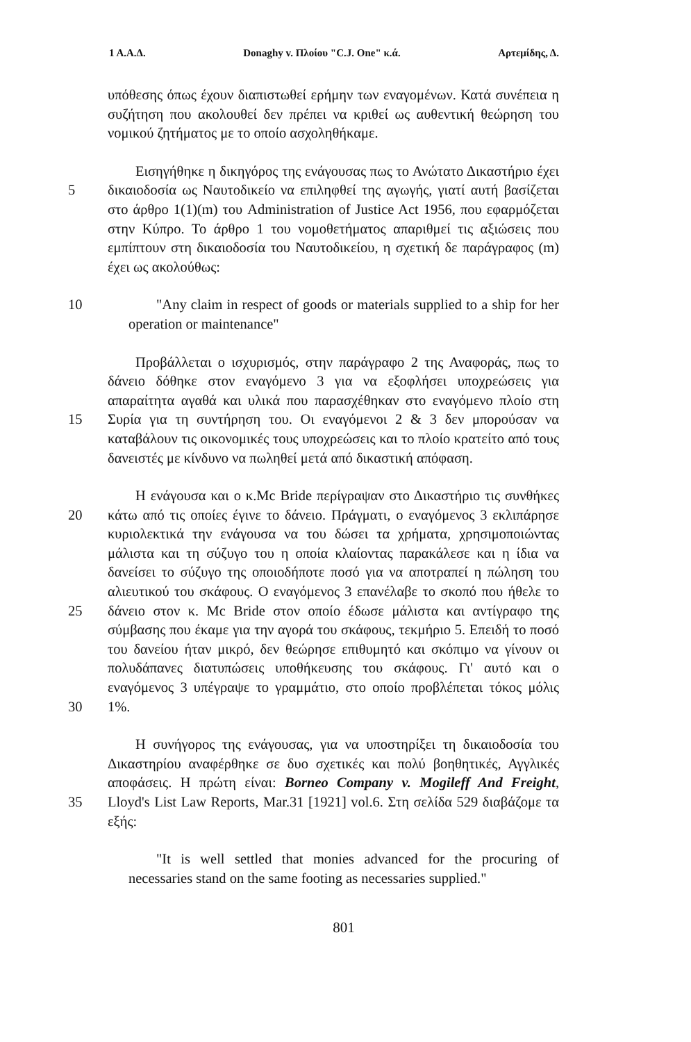1 Α.Α.Δ. Donaghy v. Πλοίου "C.J. One" κ.ά. Αρτεμίδης, Δ.
υπόθεσης όπως έχουν διαπιστωθεί ερήμην των εναγομένων. Κατά συνέπεια η συζήτηση που ακολουθεί δεν πρέπει να κριθεί ως αυθεντική θεώρηση του νομικού ζητήματος με το οποίο ασχοληθήκαμε.
5 Εισηγήθηκε η δικηγόρος της ενάγουσας πως το Ανώτατο Δικαστήριο έχει δικαιοδοσία ως Ναυτοδικείο να επιληφθεί της αγωγής, γιατί αυτή βασίζεται στο άρθρο 1(1)(m) του Administration of Justice Act 1956, που εφαρμόζεται στην Κύπρο. Το άρθρο 1 του νομοθετήματος απαριθμεί τις αξιώσεις που εμπίπτουν στη δικαιοδοσία του Ναυτοδικείου, η σχετική δε παράγραφος (m) έχει ως ακολούθως:
10 "Any claim in respect of goods or materials supplied to a ship for her operation or maintenance"
15 Προβάλλεται ο ισχυρισμός, στην παράγραφο 2 της Αναφοράς, πως το δάνειο δόθηκε στον εναγόμενο 3 για να εξοφλήσει υποχρεώσεις για απαραίτητα αγαθά και υλικά που παρασχέθηκαν στο εναγόμενο πλοίο στη Συρία για τη συντήρηση του. Οι εναγόμενοι 2 & 3 δεν μπορούσαν να καταβάλουν τις οικονομικές τους υποχρεώσεις και το πλοίο κρατείτο από τους δανειστές με κίνδυνο να πωληθεί μετά από δικαστική απόφαση.
20
25
30
Η ενάγουσα και ο κ.Mc Bride περίγραψαν στο Δικαστήριο τις συνθήκες κάτω από τις οποίες έγινε το δάνειο. Πράγματι, ο εναγόμενος 3 εκλιπάρησε κυριολεκτικά την ενάγουσα να του δώσει τα χρήματα, χρησιμοποιώντας μάλιστα και τη σύζυγο του η οποία κλαίοντας παρακάλεσε και η ίδια να δανείσει το σύζυγο της οποιοδήποτε ποσό για να αποτραπεί η πώληση του αλιευτικού του σκάφους. Ο εναγόμενος 3 επανέλαβε το σκοπό που ήθελε το δάνειο στον κ. Mc Bride στον οποίο έδωσε μάλιστα και αντίγραφο της σύμβασης που έκαμε για την αγορά του σκάφους, τεκμήριο 5. Επειδή το ποσό του δανείου ήταν μικρό, δεν θεώρησε επιθυμητό και σκόπιμο να γίνουν οι πολυδάπανες διατυπώσεις υποθήκευσης του σκάφους. Γι' αυτό και ο εναγόμενος 3 υπέγραψε το γραμμάτιο, στο οποίο προβλέπεται τόκος μόλις 1%.
35 Η συνήγορος της ενάγουσας, για να υποστηρίξει τη δικαιοδοσία του Δικαστηρίου αναφέρθηκε σε δυο σχετικές και πολύ βοηθητικές, Αγγλικές αποφάσεις. Η πρώτη είναι: Borneo Company v. Mogileff And Freight, Lloyd's List Law Reports, Mar.31 [1921] vol.6. Στη σελίδα 529 διαβάζομε τα εξής:
"It is well settled that monies advanced for the procuring of necessaries stand on the same footing as necessaries supplied."
801